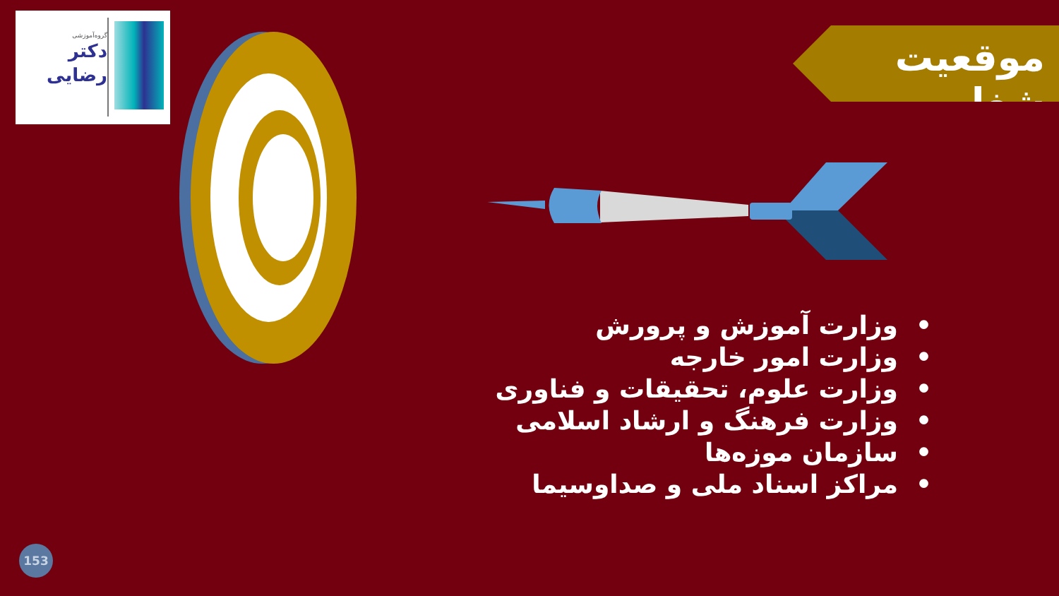گروه‌آموزشی
دکتر
رضایی
موقعیت شغلی
• وزارت آموزش و پرورش
• وزارت امور خارجه
• وزارت علوم، تحقیقات و فناوری
• وزارت فرهنگ و ارشاد اسلامی
• سازمان موزه‌ها
• مراکز اسناد ملی و صداوسیما
153